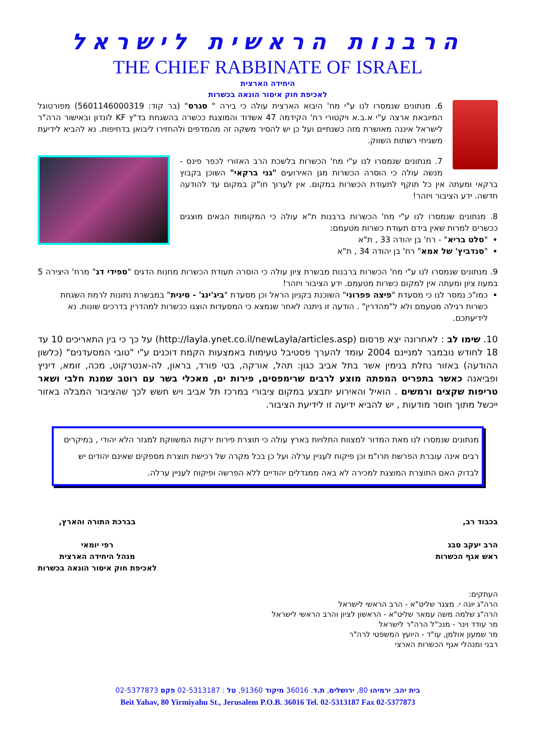הרבנות הראשית לישראל
THE CHIEF RABBINATE OF ISRAEL
היחידה הארצית
לאכיפת חוק איסור הונאה בכשרות
6. מנתונים שנמסרו לנו ע"י מח' היבוא הארצית עולה כי בירה " סגרס" (בר קוד: 5601146000319) מפורטוגל המיובאת ארצה ע"י א.ב.א ויקטורי רח' הקידמה 47 אשדוד והמוצגת ככשרה בהשגחת בד"ץ KF לונדון ובאישור הרה"ר לישראל איננה מאושרת מזה כשנתיים ועל כן יש להסיר משקה זה מהמדפים ולהחזירו ליבואן בדחיפות. נא להביא לידיעת משגיחי רשתות השווק.
7. מנתונים שנמסרו לנו ע"י מח' הכשרות בלשכת הרב האזורי לכפר פינס - מנשה עולה כי הוסרה הכשרות מגן האירועים "גני ברקאי" השוכן בקבוץ ברקאי ומעתה אין כל תוקף לתעודת הכשרות במקום. אין לערוך חו"ק במקום עד להודעה חדשה. ידע הציבור ויזהר!
8. מנתונים שנמסרו לנו ע"י מח' הכשרות ברבנות ת"א עולה כי המקומות הבאים מוצגים ככשרים למרות שאין בידם תעודת כשרות מטעמם:
"סלט בריא" - רח' בן יהודה 33 , ת"א
"סנדביץ' של אמא" רח' בן יהודה 34 , ת"א
9. מנתונים שנמסרו לנו ע"י מח' הכשרות ברבנות מבשרת ציון עולה כי הוסרה תעודת הכשרות מחנות הדגים "ספידי דג" מרח' היצירה 5 במעוז ציון ומעתה אין למקום כשרות מטעמם. ידע הציבור ויזהר!
כמו"כ נמסר לנו כי מסעדת "פיצה פפרוני" השוכנת בקניון הראל וכן מסעדת "ביג'ינג' - סינית" במבשרת נתונות לרמת השגחת כשרות רגילה מטעמם ולא ל"מהדרין" . הודעה זו ניתנה לאחר שנמצא כי המסעדות הוצגו ככשרות למהדרין בדרכים שונות. נא לידיעתכם.
10. שימו לב : לאחרונה יצא פרסום (http://layla.ynet.co.il/newLayla/articles.asp) על כך כי בין התאריכים 10 עד 18 לחודש נובמבר למניינם 2004 עומד להערך פסטיבל טעימות באמצעות הקמת דוכנים ע"י "טובי המסעדנים" (כלשון ההודעה) באזור נחלת בנימין אשר בתל אביב כגון: תהל, אורקה, בטי פורד, בראון, לה-אנטרקוט, מכה, זומא, דיניץ ופביאנה כאשר בתפריט המפתה מוצע לרבים שרימפסים, פירות ים, מאכלי בשר עם רוטב שמנת חלבי ושאר טריפות שקצים ורמשים . הואיל והאירוע יתבצע במקום ציבורי במרכז תל אביב ויש חשש לכך שהציבור המבלה באזור ייכשל מתוך חוסר מודעות , יש להביא ידיעה זו לידיעת הציבור.
מנתונים שנמסרו לנו מאת המדור למצוות התלויות בארץ עולה כי תוצרת פירות ירקות המשווקת למגזר הלא יהודי , במיקרים רבים אינה עוברת הפרשת תרו"מ וכן פיקוח לעניין ערלה ועל כן בכל מקרה של רכישת תוצרת מספקים שאינם יהודים יש לבדוק האם התוצרת המוצגת למכירה לא באה ממגדלים יהודיים ללא הפרשה ופיקוח לעניין ערלה.
בכבוד רב,
הרב יעקב סבג
ראש אגף הכשרות
בברכת התורה והארץ,
רפי יומאי
מנהל היחידה הארצית
לאכיפת חוק איסור הונאה בכשרות
העתקים:
הרה"ג יונה י. מצגר שליט"א - הרב הראשי לישראל
הרה"ג שלמה משה עמאר שליט"א - הראשון לציון והרב הראשי לישראל
מר עודד וינר - מנכ"ל הרה"ר לישראל
מר שמעון אולמן, עו"ד - היועץ המשפטי לרה"ר
רבני ומנהלי אגף הכשרות הארצי
בית יהב, ירמיהו 80, ירושלים, ת.ד. 36016 מיקוד 91360, טל : 02-5313187 פקס 02-5377873
Beit Yahav, 80 Yirmiyahu St., Jerusalem P.O.B. 36016 Tel. 02-5313187 Fax 02-5377873